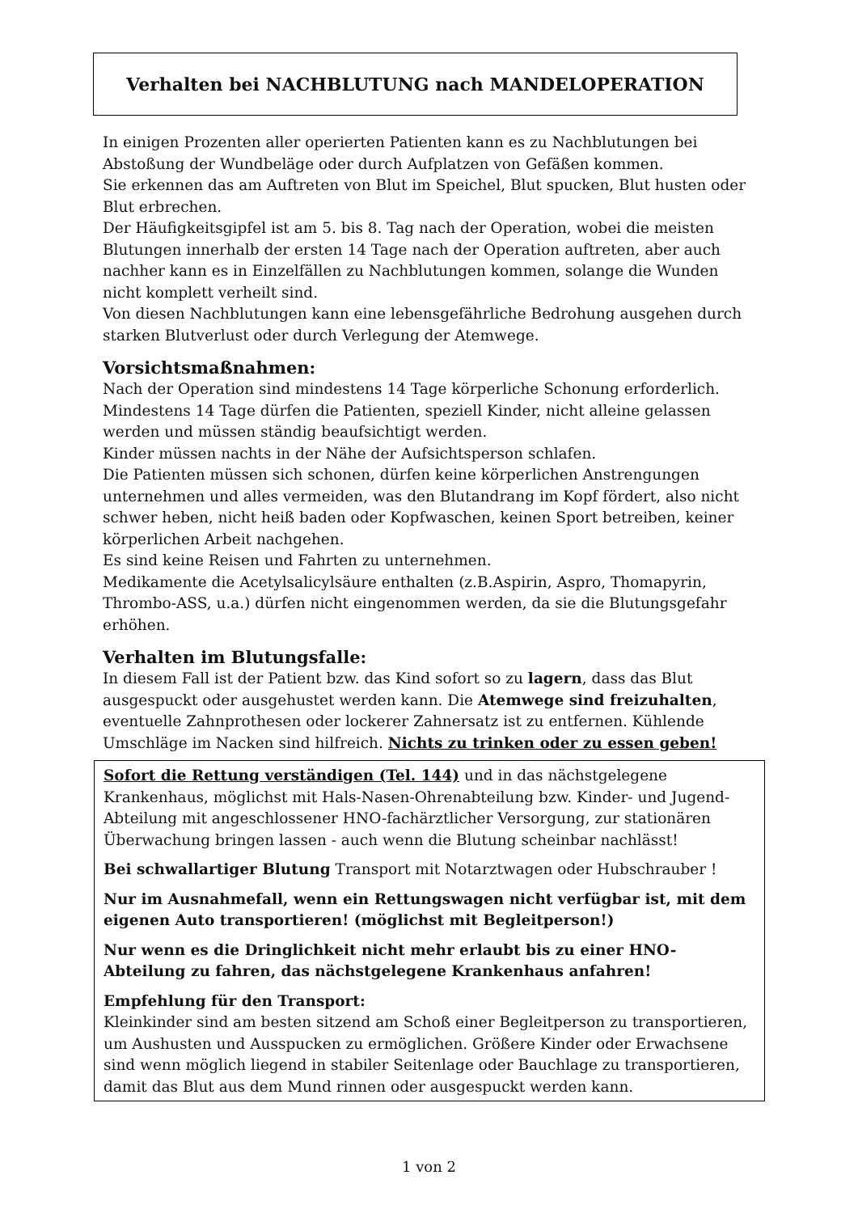Verhalten bei NACHBLUTUNG nach MANDELOPERATION
In einigen Prozenten aller operierten Patienten kann es zu Nachblutungen bei Abstoßung der Wundbeläge oder durch Aufplatzen von Gefäßen kommen.
Sie erkennen das am Auftreten von Blut im Speichel, Blut spucken, Blut husten oder Blut erbrechen.
Der Häufigkeitsgipfel ist am 5. bis 8. Tag nach der Operation, wobei die meisten Blutungen innerhalb der ersten 14 Tage nach der Operation auftreten, aber auch nachher kann es in Einzelfällen zu Nachblutungen kommen, solange die Wunden nicht komplett verheilt sind.
Von diesen Nachblutungen kann eine lebensgefährliche Bedrohung ausgehen durch starken Blutverlust oder durch Verlegung der Atemwege.
Vorsichtsmaßnahmen:
Nach der Operation sind mindestens 14 Tage körperliche Schonung erforderlich.
Mindestens 14 Tage dürfen die Patienten, speziell Kinder, nicht alleine gelassen werden und müssen ständig beaufsichtigt werden.
Kinder müssen nachts in der Nähe der Aufsichtsperson schlafen.
Die Patienten müssen sich schonen, dürfen keine körperlichen Anstrengungen unternehmen und alles vermeiden, was den Blutandrang im Kopf fördert, also nicht schwer heben, nicht heiß baden oder Kopfwaschen, keinen Sport betreiben, keiner körperlichen Arbeit nachgehen.
Es sind keine Reisen und Fahrten zu unternehmen.
Medikamente die Acetylsalicylsäure enthalten (z.B.Aspirin, Aspro, Thomapyrin, Thrombo-ASS, u.a.) dürfen nicht eingenommen werden, da sie die Blutungsgefahr erhöhen.
Verhalten im Blutungsfalle:
In diesem Fall ist der Patient bzw. das Kind sofort so zu lagern, dass das Blut ausgespuckt oder ausgehustet werden kann. Die Atemwege sind freizuhalten, eventuelle Zahnprothesen oder lockerer Zahnersatz ist zu entfernen. Kühlende Umschläge im Nacken sind hilfreich. Nichts zu trinken oder zu essen geben!
Sofort die Rettung verständigen (Tel. 144) und in das nächstgelegene Krankenhaus, möglichst mit Hals-Nasen-Ohrenabteilung bzw. Kinder- und Jugend-Abteilung mit angeschlossener HNO-fachärztlicher Versorgung, zur stationären Überwachung bringen lassen - auch wenn die Blutung scheinbar nachlässt!
Bei schwallartiger Blutung Transport mit Notarztwagen oder Hubschrauber !
Nur im Ausnahmefall, wenn ein Rettungswagen nicht verfügbar ist, mit dem eigenen Auto transportieren! (möglichst mit Begleitperson!)
Nur wenn es die Dringlichkeit nicht mehr erlaubt bis zu einer HNO-Abteilung zu fahren, das nächstgelegene Krankenhaus anfahren!
Empfehlung für den Transport:
Kleinkinder sind am besten sitzend am Schoß einer Begleitperson zu transportieren, um Aushusten und Ausspucken zu ermöglichen. Größere Kinder oder Erwachsene sind wenn möglich liegend in stabiler Seitenlage oder Bauchlage zu transportieren, damit das Blut aus dem Mund rinnen oder ausgespuckt werden kann.
1 von 2